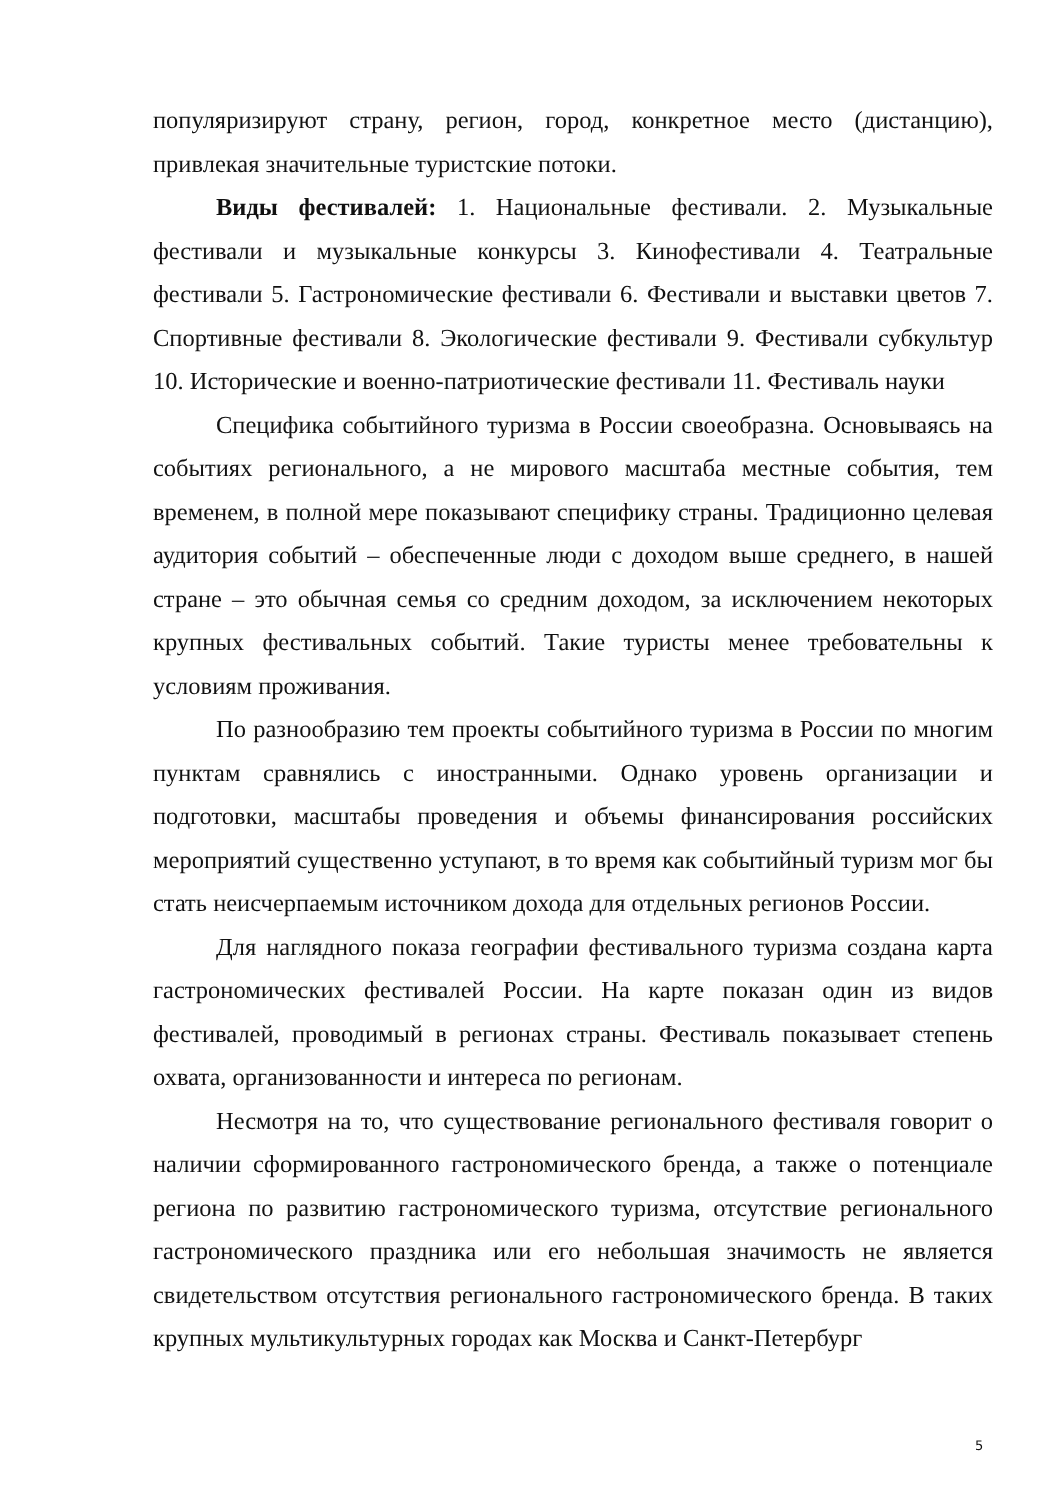популяризируют страну, регион, город, конкретное место (дистанцию), привлекая значительные туристские потоки.
Виды фестивалей: 1. Национальные фестивали. 2. Музыкальные фестивали и музыкальные конкурсы 3. Кинофестивали 4. Театральные фестивали 5. Гастрономические фестивали 6. Фестивали и выставки цветов 7. Спортивные фестивали 8. Экологические фестивали 9. Фестивали субкультур 10. Исторические и военно-патриотические фестивали 11. Фестиваль науки
Специфика событийного туризма в России своеобразна. Основываясь на событиях регионального, а не мирового масштаба местные события, тем временем, в полной мере показывают специфику страны. Традиционно целевая аудитория событий – обеспеченные люди с доходом выше среднего, в нашей стране – это обычная семья со средним доходом, за исключением некоторых крупных фестивальных событий. Такие туристы менее требовательны к условиям проживания.
По разнообразию тем проекты событийного туризма в России по многим пунктам сравнялись с иностранными. Однако уровень организации и подготовки, масштабы проведения и объемы финансирования российских мероприятий существенно уступают, в то время как событийный туризм мог бы стать неисчерпаемым источником дохода для отдельных регионов России.
Для наглядного показа географии фестивального туризма создана карта гастрономических фестивалей России. На карте показан один из видов фестивалей, проводимый в регионах страны. Фестиваль показывает степень охвата, организованности и интереса по регионам.
Несмотря на то, что существование регионального фестиваля говорит о наличии сформированного гастрономического бренда, а также о потенциале региона по развитию гастрономического туризма, отсутствие регионального гастрономического праздника или его небольшая значимость не является свидетельством отсутствия регионального гастрономического бренда. В таких крупных мультикультурных городах как Москва и Санкт-Петербург
5